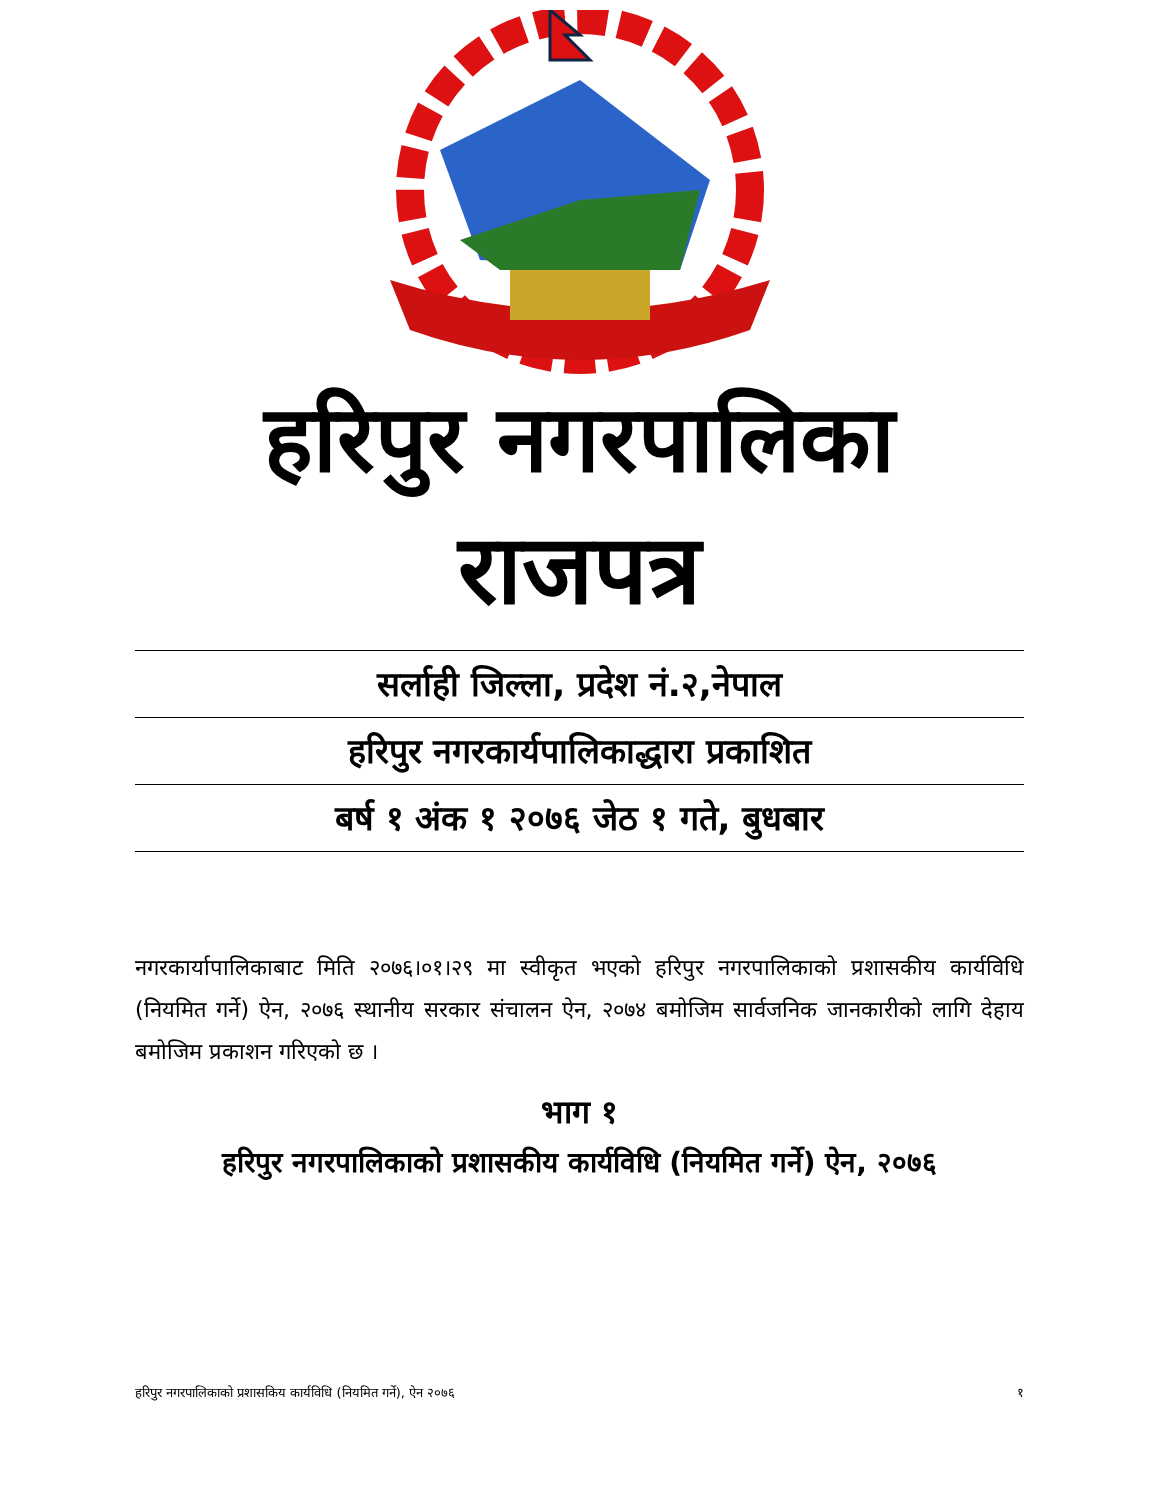हरिपुर नगरपालिका
राजपत्र
सर्लाही जिल्ला, प्रदेश नं.२,नेपाल
हरिपुर नगरकार्यपालिकाद्धारा प्रकाशित
बर्ष १ अंक १ २०७६ जेठ १ गते, बुधबार
नगरकार्यापालिकाबाट मिति २०७६।०१।२९ मा स्वीकृत भएको हरिपुर नगरपालिकाको प्रशासकीय कार्यविधि (नियमित गर्ने) ऐन, २०७६ स्थानीय सरकार संचालन ऐन, २०७४ बमोजिम सार्वजनिक जानकारीको लागि देहाय बमोजिम प्रकाशन गरिएको छ ।
भाग १
हरिपुर नगरपालिकाको प्रशासकीय कार्यविधि (नियमित गर्ने) ऐन, २०७६
हरिपुर नगरपालिकाको प्रशासकिय कार्यविधि (नियमित गर्ने), ऐन २०७६ १